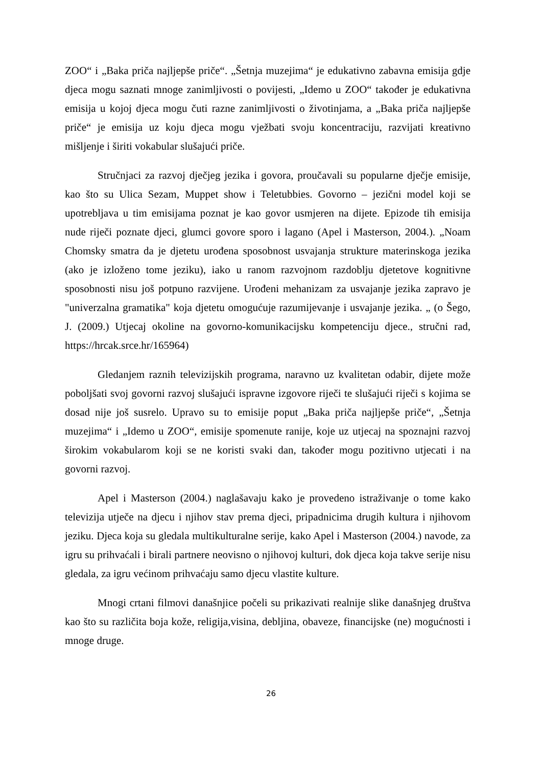ZOO“ i „Baka priča najljepše priče“. „Šetnja muzejima“ je edukativno zabavna emisija gdje djeca mogu saznati mnoge zanimljivosti o povijesti, „Idemo u ZOO“ također je edukativna emisija u kojoj djeca mogu čuti razne zanimljivosti o životinjama, a „Baka priča najljepše priče“ je emisija uz koju djeca mogu vježbati svoju koncentraciju, razvijati kreativno mišljenje i širiti vokabular slušajući priče.
Stručnjaci za razvoj dječjeg jezika i govora, proučavali su popularne dječje emisije, kao što su Ulica Sezam, Muppet show i Teletubbies. Govorno – jezični model koji se upotrebljava u tim emisijama poznat je kao govor usmjeren na dijete. Epizode tih emisija nude riječi poznate djeci, glumci govore sporo i lagano (Apel i Masterson, 2004.). „Noam Chomsky smatra da je djetetu urođena sposobnost usvajanja strukture materinskoga jezika (ako je izloženo tome jeziku), iako u ranom razvojnom razdoblju djetetove kognitivne sposobnosti nisu još potpuno razvijene. Urođeni mehanizam za usvajanje jezika zapravo je "univerzalna gramatika" koja djetetu omogućuje razumijevanje i usvajanje jezika. „ (o Šego, J. (2009.) Utjecaj okoline na govorno-komunikacijsku kompetenciju djece., stručni rad, https://hrcak.srce.hr/165964)
Gledanjem raznih televizijskih programa, naravno uz kvalitetan odabir, dijete može poboljšati svoj govorni razvoj slušajući ispravne izgovore riječi te slušajući riječi s kojima se dosad nije još susrelo. Upravo su to emisije poput „Baka priča najljepše priče“, „Šetnja muzejima“ i „Idemo u ZOO“, emisije spomenute ranije, koje uz utjecaj na spoznajni razvoj širokim vokabularom koji se ne koristi svaki dan, također mogu pozitivno utjecati i na govorni razvoj.
Apel i Masterson (2004.) naglašavaju kako je provedeno istraživanje o tome kako televizija utječe na djecu i njihov stav prema djeci, pripadnicima drugih kultura i njihovom jeziku. Djeca koja su gledala multikulturalne serije, kako Apel i Masterson (2004.) navode, za igru su prihvaćali i birali partnere neovisno o njihovoj kulturi, dok djeca koja takve serije nisu gledala, za igru većinom prihvaćaju samo djecu vlastite kulture.
Mnogi crtani filmovi današnjice počeli su prikazivati realnije slike današnjeg društva kao što su različita boja kože, religija,visina, debljina, obaveze, financijske (ne) mogućnosti i mnoge druge.
26